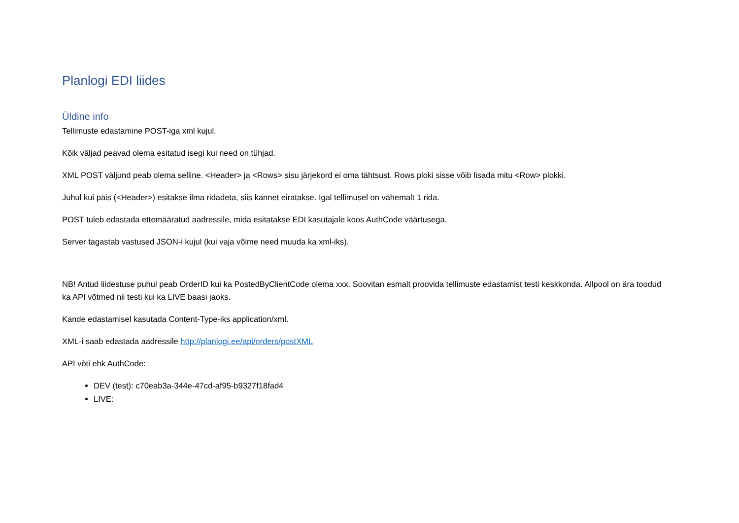Planlogi EDI liides
Üldine info
Tellimuste edastamine POST-iga xml kujul.
Kõik väljad peavad olema esitatud isegi kui need on tühjad.
XML POST väljund peab olema selline. <Header> ja <Rows> sisu järjekord ei oma tähtsust. Rows ploki sisse võib lisada mitu <Row> plokki.
Juhul kui päis (<Header>) esitakse ilma ridadeta, siis kannet eiratakse. Igal tellimusel on vähemalt 1 rida.
POST tuleb edastada ettemääratud aadressile, mida esitatakse EDI kasutajale koos AuthCode väärtusega.
Server tagastab vastused JSON-i kujul (kui vaja võime need muuda ka xml-iks).
NB! Antud liidestuse puhul peab OrderID kui ka PostedByClientCode olema xxx. Soovitan esmalt proovida tellimuste edastamist testi keskkonda. Allpool on ära toodud ka API võtmed nii testi kui ka LIVE baasi jaoks.
Kande edastamisel kasutada Content-Type-iks application/xml.
XML-i saab edastada aadressile http://planlogi.ee/api/orders/postXML
API võti ehk AuthCode:
DEV (test): c70eab3a-344e-47cd-af95-b9327f18fad4
LIVE: